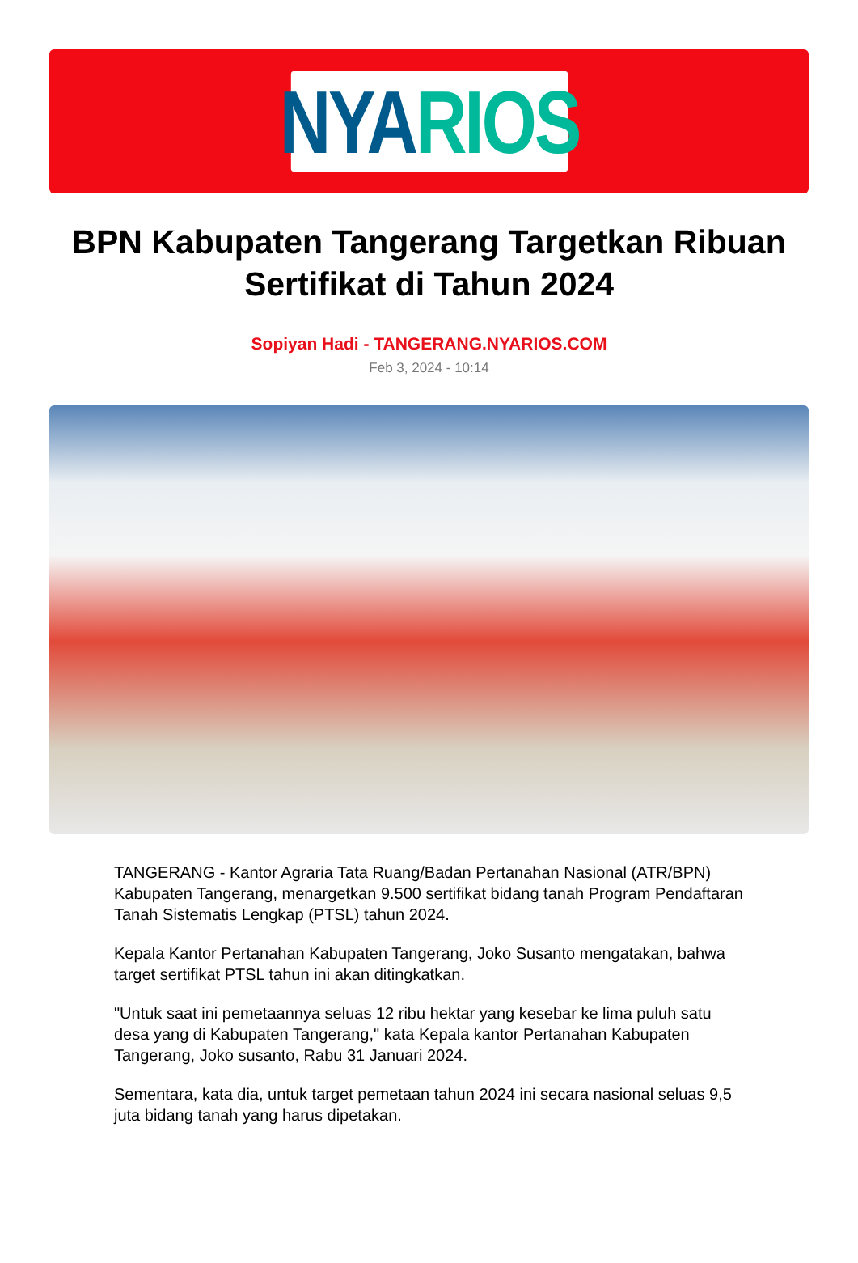NYA RIOS
BPN Kabupaten Tangerang Targetkan Ribuan Sertifikat di Tahun 2024
Sopiyan Hadi - TANGERANG.NYARIOS.COM
Feb 3, 2024 - 10:14
TANGERANG - Kantor Agraria Tata Ruang/Badan Pertanahan Nasional (ATR/BPN) Kabupaten Tangerang, menargetkan 9.500 sertifikat bidang tanah Program Pendaftaran Tanah Sistematis Lengkap (PTSL) tahun 2024.
Kepala Kantor Pertanahan Kabupaten Tangerang, Joko Susanto mengatakan, bahwa target sertifikat PTSL tahun ini akan ditingkatkan.
"Untuk saat ini pemetaannya seluas 12 ribu hektar yang kesebar ke lima puluh satu desa yang di Kabupaten Tangerang," kata Kepala kantor Pertanahan Kabupaten Tangerang, Joko susanto, Rabu 31 Januari 2024.
Sementara, kata dia, untuk target pemetaan tahun 2024 ini secara nasional seluas 9,5 juta bidang tanah yang harus dipetakan.